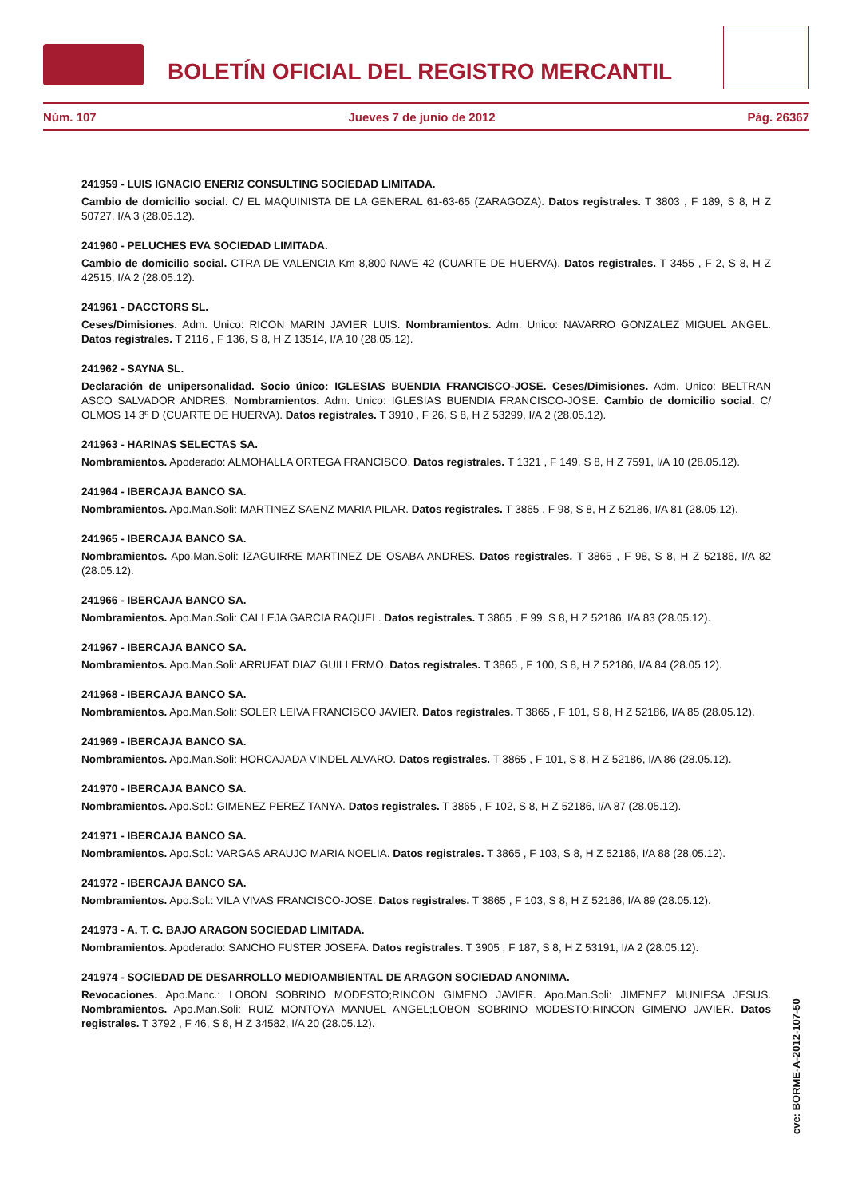BOLETÍN OFICIAL DEL REGISTRO MERCANTIL
Núm. 107 Jueves 7 de junio de 2012 Pág. 26367
241959 - LUIS IGNACIO ENERIZ CONSULTING SOCIEDAD LIMITADA.
Cambio de domicilio social. C/ EL MAQUINISTA DE LA GENERAL 61-63-65 (ZARAGOZA). Datos registrales. T 3803 , F 189, S 8, H Z 50727, I/A 3 (28.05.12).
241960 - PELUCHES EVA SOCIEDAD LIMITADA.
Cambio de domicilio social. CTRA DE VALENCIA Km 8,800 NAVE 42 (CUARTE DE HUERVA). Datos registrales. T 3455 , F 2, S 8, H Z 42515, I/A 2 (28.05.12).
241961 - DACCTORS SL.
Ceses/Dimisiones. Adm. Unico: RICON MARIN JAVIER LUIS. Nombramientos. Adm. Unico: NAVARRO GONZALEZ MIGUEL ANGEL. Datos registrales. T 2116 , F 136, S 8, H Z 13514, I/A 10 (28.05.12).
241962 - SAYNA SL.
Declaración de unipersonalidad. Socio único: IGLESIAS BUENDIA FRANCISCO-JOSE. Ceses/Dimisiones. Adm. Unico: BELTRAN ASCO SALVADOR ANDRES. Nombramientos. Adm. Unico: IGLESIAS BUENDIA FRANCISCO-JOSE. Cambio de domicilio social. C/ OLMOS 14 3º D (CUARTE DE HUERVA). Datos registrales. T 3910 , F 26, S 8, H Z 53299, I/A 2 (28.05.12).
241963 - HARINAS SELECTAS SA.
Nombramientos. Apoderado: ALMOHALLA ORTEGA FRANCISCO. Datos registrales. T 1321 , F 149, S 8, H Z 7591, I/A 10 (28.05.12).
241964 - IBERCAJA BANCO SA.
Nombramientos. Apo.Man.Soli: MARTINEZ SAENZ MARIA PILAR. Datos registrales. T 3865 , F 98, S 8, H Z 52186, I/A 81 (28.05.12).
241965 - IBERCAJA BANCO SA.
Nombramientos. Apo.Man.Soli: IZAGUIRRE MARTINEZ DE OSABA ANDRES. Datos registrales. T 3865 , F 98, S 8, H Z 52186, I/A 82 (28.05.12).
241966 - IBERCAJA BANCO SA.
Nombramientos. Apo.Man.Soli: CALLEJA GARCIA RAQUEL. Datos registrales. T 3865 , F 99, S 8, H Z 52186, I/A 83 (28.05.12).
241967 - IBERCAJA BANCO SA.
Nombramientos. Apo.Man.Soli: ARRUFAT DIAZ GUILLERMO. Datos registrales. T 3865 , F 100, S 8, H Z 52186, I/A 84 (28.05.12).
241968 - IBERCAJA BANCO SA.
Nombramientos. Apo.Man.Soli: SOLER LEIVA FRANCISCO JAVIER. Datos registrales. T 3865 , F 101, S 8, H Z 52186, I/A 85 (28.05.12).
241969 - IBERCAJA BANCO SA.
Nombramientos. Apo.Man.Soli: HORCAJADA VINDEL ALVARO. Datos registrales. T 3865 , F 101, S 8, H Z 52186, I/A 86 (28.05.12).
241970 - IBERCAJA BANCO SA.
Nombramientos. Apo.Sol.: GIMENEZ PEREZ TANYA. Datos registrales. T 3865 , F 102, S 8, H Z 52186, I/A 87 (28.05.12).
241971 - IBERCAJA BANCO SA.
Nombramientos. Apo.Sol.: VARGAS ARAUJO MARIA NOELIA. Datos registrales. T 3865 , F 103, S 8, H Z 52186, I/A 88 (28.05.12).
241972 - IBERCAJA BANCO SA.
Nombramientos. Apo.Sol.: VILA VIVAS FRANCISCO-JOSE. Datos registrales. T 3865 , F 103, S 8, H Z 52186, I/A 89 (28.05.12).
241973 - A. T. C. BAJO ARAGON SOCIEDAD LIMITADA.
Nombramientos. Apoderado: SANCHO FUSTER JOSEFA. Datos registrales. T 3905 , F 187, S 8, H Z 53191, I/A 2 (28.05.12).
241974 - SOCIEDAD DE DESARROLLO MEDIOAMBIENTAL DE ARAGON SOCIEDAD ANONIMA.
Revocaciones. Apo.Manc.: LOBON SOBRINO MODESTO;RINCON GIMENO JAVIER. Apo.Man.Soli: JIMENEZ MUNIESA JESUS. Nombramientos. Apo.Man.Soli: RUIZ MONTOYA MANUEL ANGEL;LOBON SOBRINO MODESTO;RINCON GIMENO JAVIER. Datos registrales. T 3792 , F 46, S 8, H Z 34582, I/A 20 (28.05.12).
cve: BORME-A-2012-107-50